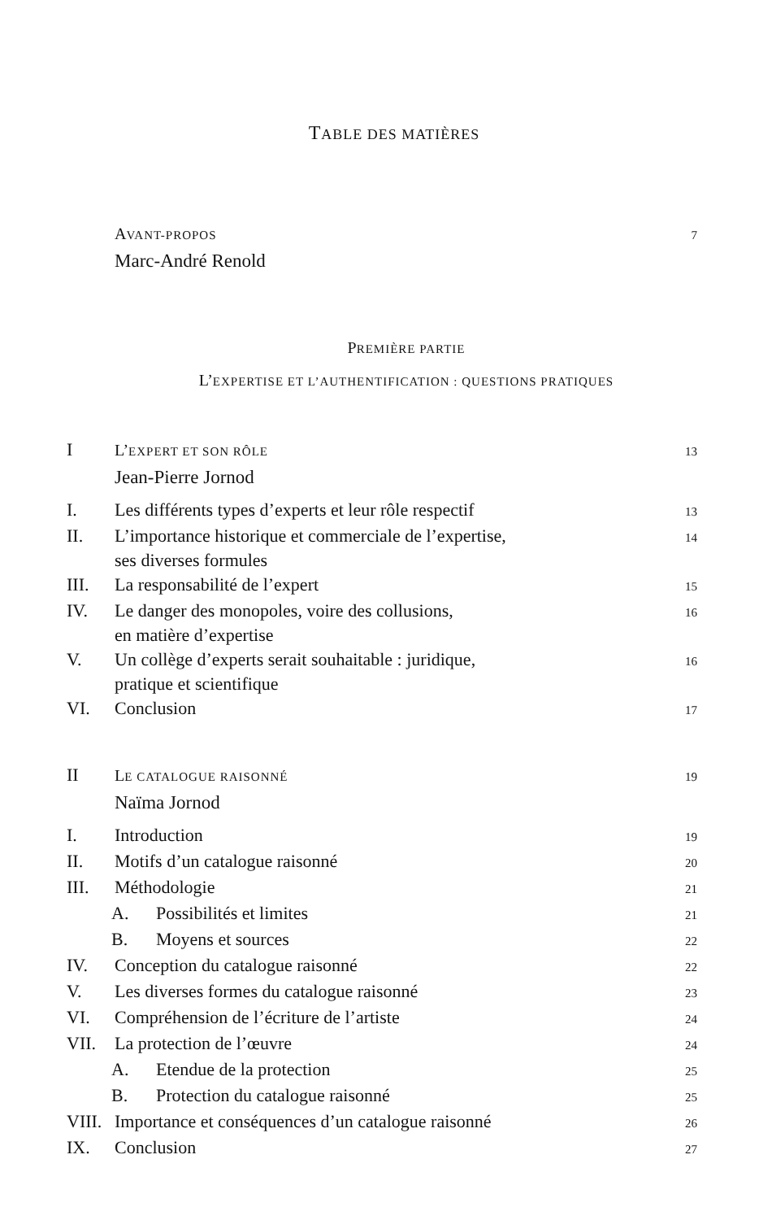TABLE DES MATIÈRES
AVANT-PROPOS 7
Marc-André Renold
PREMIÈRE PARTIE
L’EXPERTISE ET L’AUTHENTIFICATION : QUESTIONS PRATIQUES
I L’EXPERT ET SON RÔLE 13
Jean-Pierre Jornod
I. Les différents types d’experts et leur rôle respectif 13
II. L’importance historique et commerciale de l’expertise,
ses diverses formules 14
III. La responsabilité de l’expert 15
IV. Le danger des monopoles, voire des collusions,
en matière d’expertise 16
V. Un collège d’experts serait souhaitable : juridique,
pratique et scientifique 16
VI. Conclusion 17
II LE CATALOGUE RAISONNÉ 19
Naïma Jornod
I. Introduction 19
II. Motifs d’un catalogue raisonné 20
III. Méthodologie 21
A. Possibilités et limites 21
B. Moyens et sources 22
IV. Conception du catalogue raisonné 22
V. Les diverses formes du catalogue raisonné 23
VI. Compréhension de l’écriture de l’artiste 24
VII. La protection de l’œuvre 24
A. Etendue de la protection 25
B. Protection du catalogue raisonné 25
VIII. Importance et conséquences d’un catalogue raisonné 26
IX. Conclusion 27